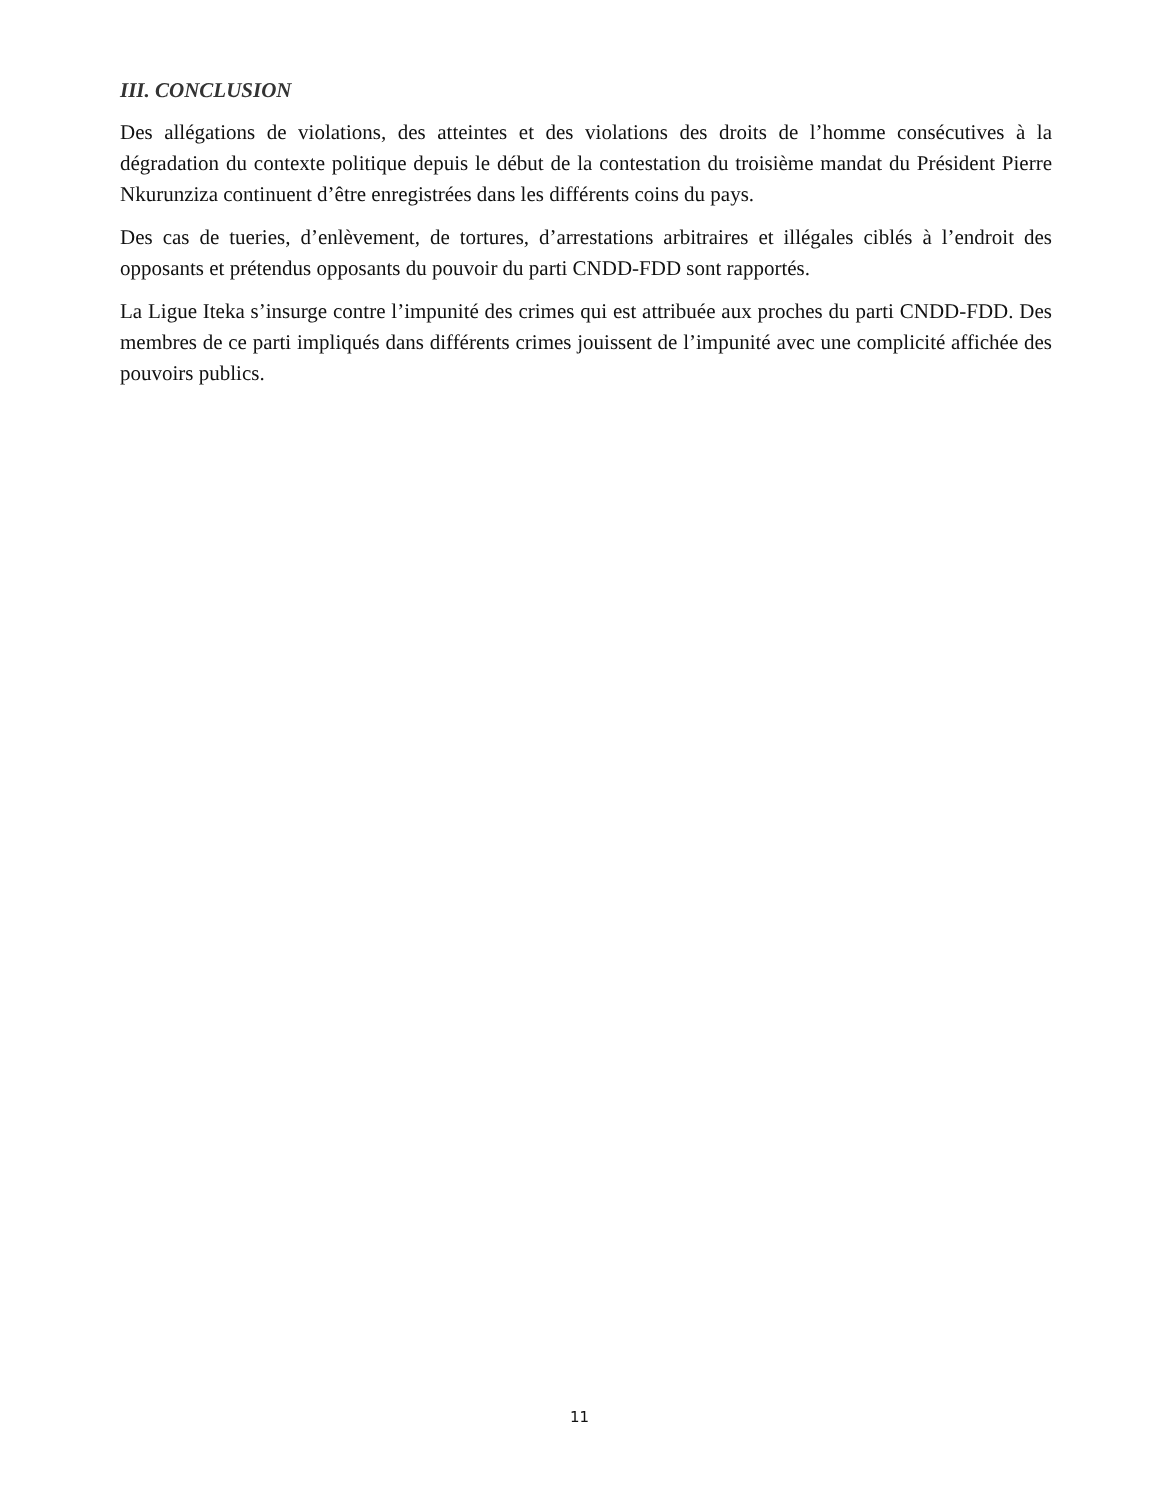III. CONCLUSION
Des allégations de violations, des atteintes et des violations des droits de l’homme consécutives à la dégradation du contexte politique depuis le début de la contestation du troisième mandat du Président Pierre Nkurunziza continuent d’être enregistrées dans les différents coins du pays.
Des cas de tueries, d’enlèvement, de tortures, d’arrestations arbitraires et illégales ciblés à l’endroit des opposants et prétendus opposants du pouvoir du parti CNDD-FDD sont rapportés.
La Ligue Iteka s’insurge contre l’impunité des crimes qui est attribuée aux proches du parti CNDD-FDD. Des membres de ce parti impliqués dans différents crimes jouissent de l’impunité avec une complicité affichée des pouvoirs publics.
11